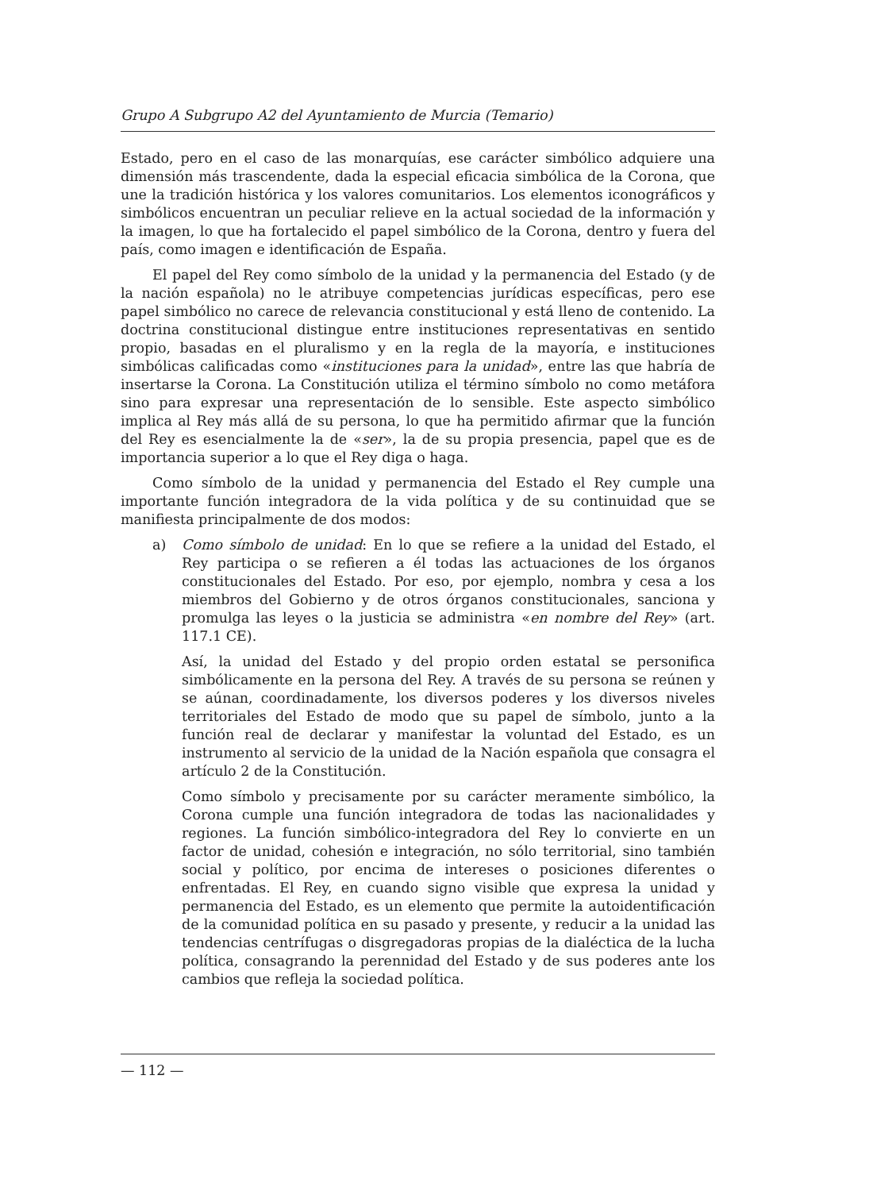Grupo A Subgrupo A2 del Ayuntamiento de Murcia (Temario)
Estado, pero en el caso de las monarquías, ese carácter simbólico adquiere una dimensión más trascendente, dada la especial eficacia simbólica de la Corona, que une la tradición histórica y los valores comunitarios. Los elementos iconográficos y simbólicos encuentran un peculiar relieve en la actual sociedad de la información y la imagen, lo que ha fortalecido el papel simbólico de la Corona, dentro y fuera del país, como imagen e identificación de España.
El papel del Rey como símbolo de la unidad y la permanencia del Estado (y de la nación española) no le atribuye competencias jurídicas específicas, pero ese papel simbólico no carece de relevancia constitucional y está lleno de contenido. La doctrina constitucional distingue entre instituciones representativas en sentido propio, basadas en el pluralismo y en la regla de la mayoría, e instituciones simbólicas calificadas como «instituciones para la unidad», entre las que habría de insertarse la Corona. La Constitución utiliza el término símbolo no como metáfora sino para expresar una representación de lo sensible. Este aspecto simbólico implica al Rey más allá de su persona, lo que ha permitido afirmar que la función del Rey es esencialmente la de «ser», la de su propia presencia, papel que es de importancia superior a lo que el Rey diga o haga.
Como símbolo de la unidad y permanencia del Estado el Rey cumple una importante función integradora de la vida política y de su continuidad que se manifiesta principalmente de dos modos:
a) Como símbolo de unidad: En lo que se refiere a la unidad del Estado, el Rey participa o se refieren a él todas las actuaciones de los órganos constitucionales del Estado. Por eso, por ejemplo, nombra y cesa a los miembros del Gobierno y de otros órganos constitucionales, sanciona y promulga las leyes o la justicia se administra «en nombre del Rey» (art. 117.1 CE).
Así, la unidad del Estado y del propio orden estatal se personifica simbólicamente en la persona del Rey. A través de su persona se reúnen y se aúnan, coordinadamente, los diversos poderes y los diversos niveles territoriales del Estado de modo que su papel de símbolo, junto a la función real de declarar y manifestar la voluntad del Estado, es un instrumento al servicio de la unidad de la Nación española que consagra el artículo 2 de la Constitución.
Como símbolo y precisamente por su carácter meramente simbólico, la Corona cumple una función integradora de todas las nacionalidades y regiones. La función simbólico-integradora del Rey lo convierte en un factor de unidad, cohesión e integración, no sólo territorial, sino también social y político, por encima de intereses o posiciones diferentes o enfrentadas. El Rey, en cuando signo visible que expresa la unidad y permanencia del Estado, es un elemento que permite la autoidentificación de la comunidad política en su pasado y presente, y reducir a la unidad las tendencias centrífugas o disgregadoras propias de la dialéctica de la lucha política, consagrando la perennidad del Estado y de sus poderes ante los cambios que refleja la sociedad política.
— 112 —